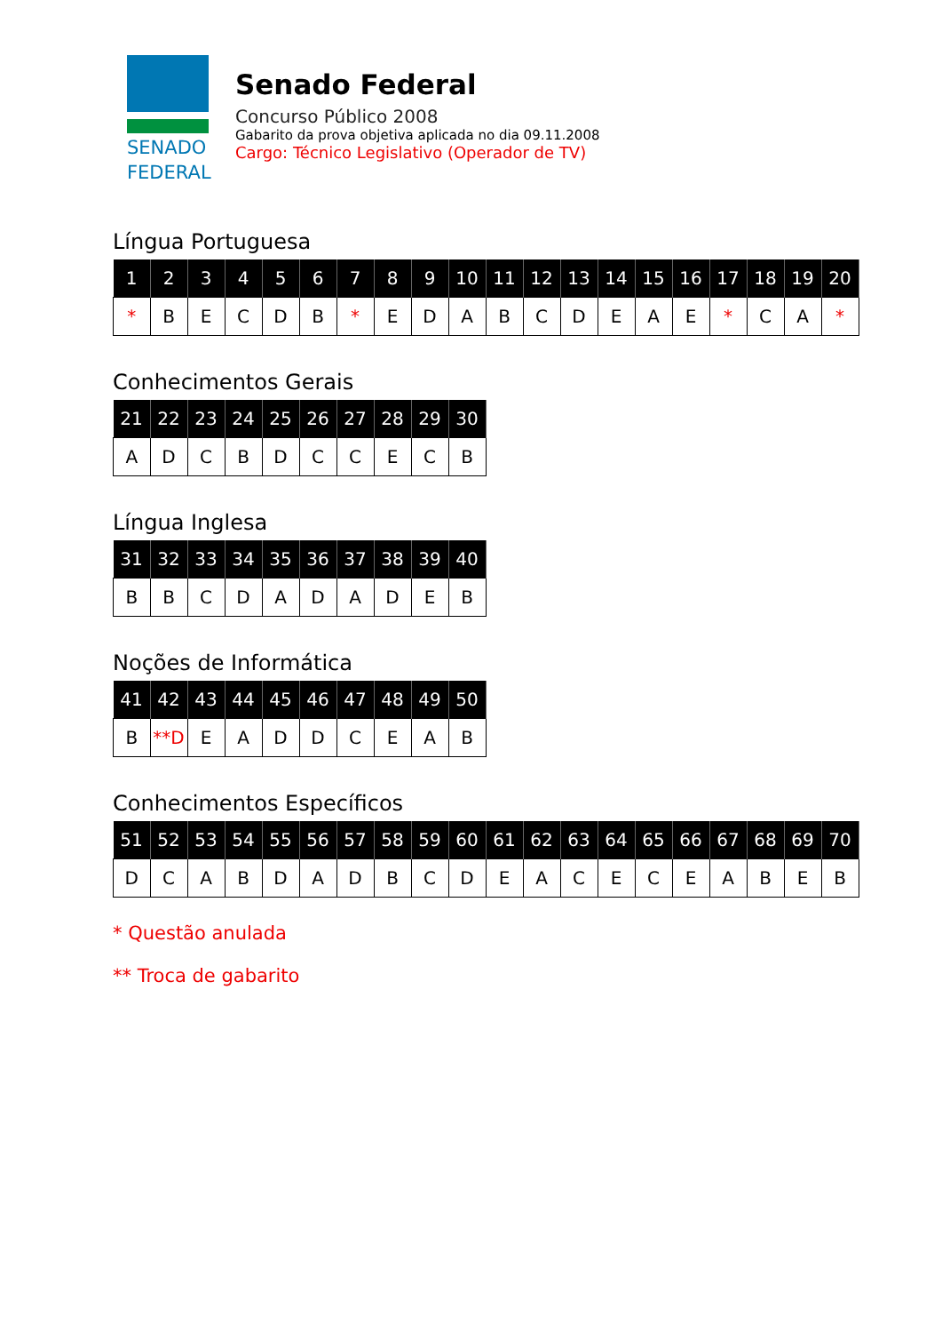SENADO
FEDERAL
Senado Federal
Concurso Público 2008
Gabarito da prova objetiva aplicada no dia 09.11.2008
Cargo: Técnico Legislativo (Operador de TV)
Língua Portuguesa
| 1 | 2 | 3 | 4 | 5 | 6 | 7 | 8 | 9 | 10 | 11 | 12 | 13 | 14 | 15 | 16 | 17 | 18 | 19 | 20 |
| --- | --- | --- | --- | --- | --- | --- | --- | --- | --- | --- | --- | --- | --- | --- | --- | --- | --- | --- | --- |
| * | B | E | C | D | B | * | E | D | A | B | C | D | E | A | E | * | C | A | * |
Conhecimentos Gerais
| 21 | 22 | 23 | 24 | 25 | 26 | 27 | 28 | 29 | 30 |
| --- | --- | --- | --- | --- | --- | --- | --- | --- | --- |
| A | D | C | B | D | C | C | E | C | B |
Língua Inglesa
| 31 | 32 | 33 | 34 | 35 | 36 | 37 | 38 | 39 | 40 |
| --- | --- | --- | --- | --- | --- | --- | --- | --- | --- |
| B | B | C | D | A | D | A | D | E | B |
Noções de Informática
| 41 | 42 | 43 | 44 | 45 | 46 | 47 | 48 | 49 | 50 |
| --- | --- | --- | --- | --- | --- | --- | --- | --- | --- |
| B | **D | E | A | D | D | C | E | A | B |
Conhecimentos Específicos
| 51 | 52 | 53 | 54 | 55 | 56 | 57 | 58 | 59 | 60 | 61 | 62 | 63 | 64 | 65 | 66 | 67 | 68 | 69 | 70 |
| --- | --- | --- | --- | --- | --- | --- | --- | --- | --- | --- | --- | --- | --- | --- | --- | --- | --- | --- | --- |
| D | C | A | B | D | A | D | B | C | D | E | A | C | E | C | E | A | B | E | B |
* Questão anulada
** Troca de gabarito